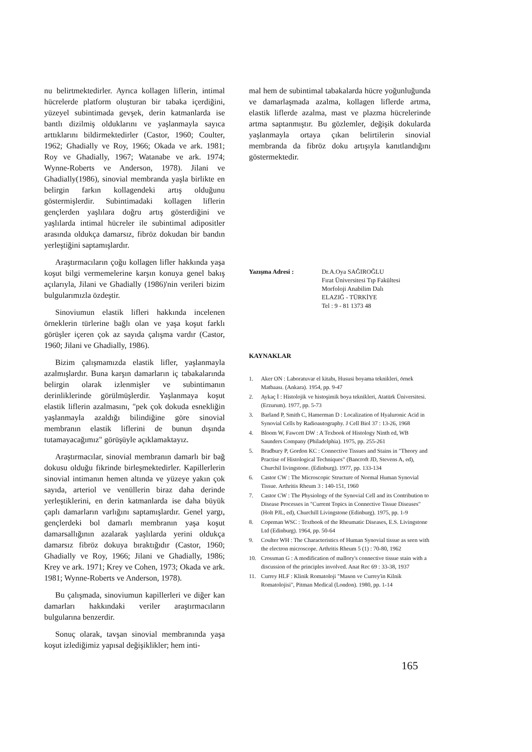nu belirtmektedirler. Ayrıca kollagen liflerin, intimal hücrelerde platform oluşturan bir tabaka içerdiğini, yüzeyel subintimada gevşek, derin katmanlarda ise bantlı dizilmiş olduklarını ve yaşlanmayla sayıca arttıklarını bildirmektedirler (Castor, 1960; Coulter, 1962; Ghadially ve Roy, 1966; Okada ve ark. 1981; Roy ve Ghadially, 1967; Watanabe ve ark. 1974; Wynne-Roberts ve Anderson, 1978). Jilani ve Ghadially(1986), sinovial membranda yaşla birlikte en belirgin farkın kollagendeki artış olduğunu göstermişlerdir. Subintimadaki kollagen liflerin gençlerden yaşlılara doğru artış gösterdiğini ve yaşlılarda intimal hücreler ile subintimal adipositler arasında oldukça damarsız, fibröz dokudan bir bandın yerleştiğini saptamışlardır.
Araştırmacıların çoğu kollagen lifler hakkında yaşa koşut bilgi vermemelerine karşın konuya genel bakış açılarıyla, Jilani ve Ghadially (1986)'nin verileri bizim bulgularımızla özdeştir.
Sinoviumun elastik lifleri hakkında incelenen örneklerin türlerine bağlı olan ve yaşa koşut farklı görüşler içeren çok az sayıda çalışma vardır (Castor, 1960; Jilani ve Ghadially, 1986).
Bizim çalışmamızda elastik lifler, yaşlanmayla azalmışlardır. Buna karşın damarların iç tabakalarında belirgin olarak izlenmişler ve subintimanın derinliklerinde görülmüşlerdir. Yaşlanmaya koşut elastik liflerin azalmasını, "pek çok dokuda esnekliğin yaşlanmayla azaldığı bilindiğine göre sinovial membranın elastik liflerini de bunun dışında tutamayacağımız" görüşüyle açıklamaktayız.
Araştırmacılar, sinovial membranın damarlı bir bağ dokusu olduğu fikrinde birleşmektedirler. Kapillerlerin sinovial intimanın hemen altında ve yüzeye yakın çok sayıda, arteriol ve venüllerin biraz daha derinde yerleştiklerini, en derin katmanlarda ise daha büyük çaplı damarların varlığını saptamışlardır. Genel yargı, gençlerdeki bol damarlı membranın yaşa koşut damarsallığının azalarak yaşlılarda yerini oldukça damarsız fibröz dokuya bıraktığıdır (Castor, 1960; Ghadially ve Roy, 1966; Jilani ve Ghadially, 1986; Krey ve ark. 1971; Krey ve Cohen, 1973; Okada ve ark. 1981; Wynne-Roberts ve Anderson, 1978).
Bu çalışmada, sinoviumun kapillerleri ve diğer kan damarları hakkındaki veriler araştırmacıların bulgularına benzerdir.
Sonuç olarak, tavşan sinovial membranında yaşa koşut izlediğimiz yapısal değişiklikler; hem inti-
mal hem de subintimal tabakalarda hücre yoğunluğunda ve damarlaşmada azalma, kollagen liflerde artma, elastik liflerde azalma, mast ve plazma hücrelerinde artma saptanmıştır. Bu gözlemler, değişik dokularda yaşlanmayla ortaya çıkan belirtilerin sinovial membranda da fibröz doku artışıyla kanıtlandığını göstermektedir.
Yazışma Adresi : Dr.A.Oya SAĞIROĞLU
Fırat Üniversitesi Tıp Fakültesi
Morfoloji Anabilim Dalı
ELAZIĞ - TÜRKİYE
Tel : 9 - 81 1373 48
KAYNAKLAR
1. Aker ON : Laboratuvar el kitabı, Hususi boyama teknikleri, örnek Matbaası. (Ankara). 1954, pp. 9-47
2. Aykaç İ : Histolojik ve histoşimik boya teknikleri, Atatürk Üniversitesi. (Erzurum). 1977, pp. 5-73
3. Barland P, Smith C, Hamerman D : Localization of Hyaluronic Acid in Synovial Cells by Radioautography. J Cell Biol 37 : 13-26, 1968
4. Bloom W, Fawcett DW : A Texbook of Histology Ninth ed, WB Saunders Company (Philadelphia). 1975, pp. 255-261
5. Bradbury P, Gordon KC : Connective Tissues and Stains in "Theory and Practise of Histological Techniques" (Bancroft JD, Stevens A, ed), Churchil livingstone. (Edinburg). 1977, pp. 133-134
6. Castor CW : The Microscopic Structure of Normal Human Synovial Tissue. Arthritis Rheum 3 : 140-151, 1960
7. Castor CW : The Physiology of the Synovial Cell and its Contribution to Disease Processes in "Current Topics in Connective Tissue Diseases" (Holt PJL, ed), Churchill Livingstone (Edinburg). 1975, pp. 1-9
8. Copeman WSC : Textbook of the Rheumatic Diseases, E.S. Livingstone Ltd (Edinburg). 1964, pp. 50-64
9. Coulter WH : The Characteristics of Human Synovial tissue as seen with the electron microscope. Arthritis Rheum 5 (1) : 70-80, 1962
10. Crossman G : A modification of mallory's connective tissue stain with a discussion of the principles involved. Anat Rec 69 : 33-38, 1937
11. Currey HLF : Klinik Romatoloji "Mason ve Currey'in Kilnik Romatolojisi", Pitman Medical (London). 1980, pp. 1-14
165